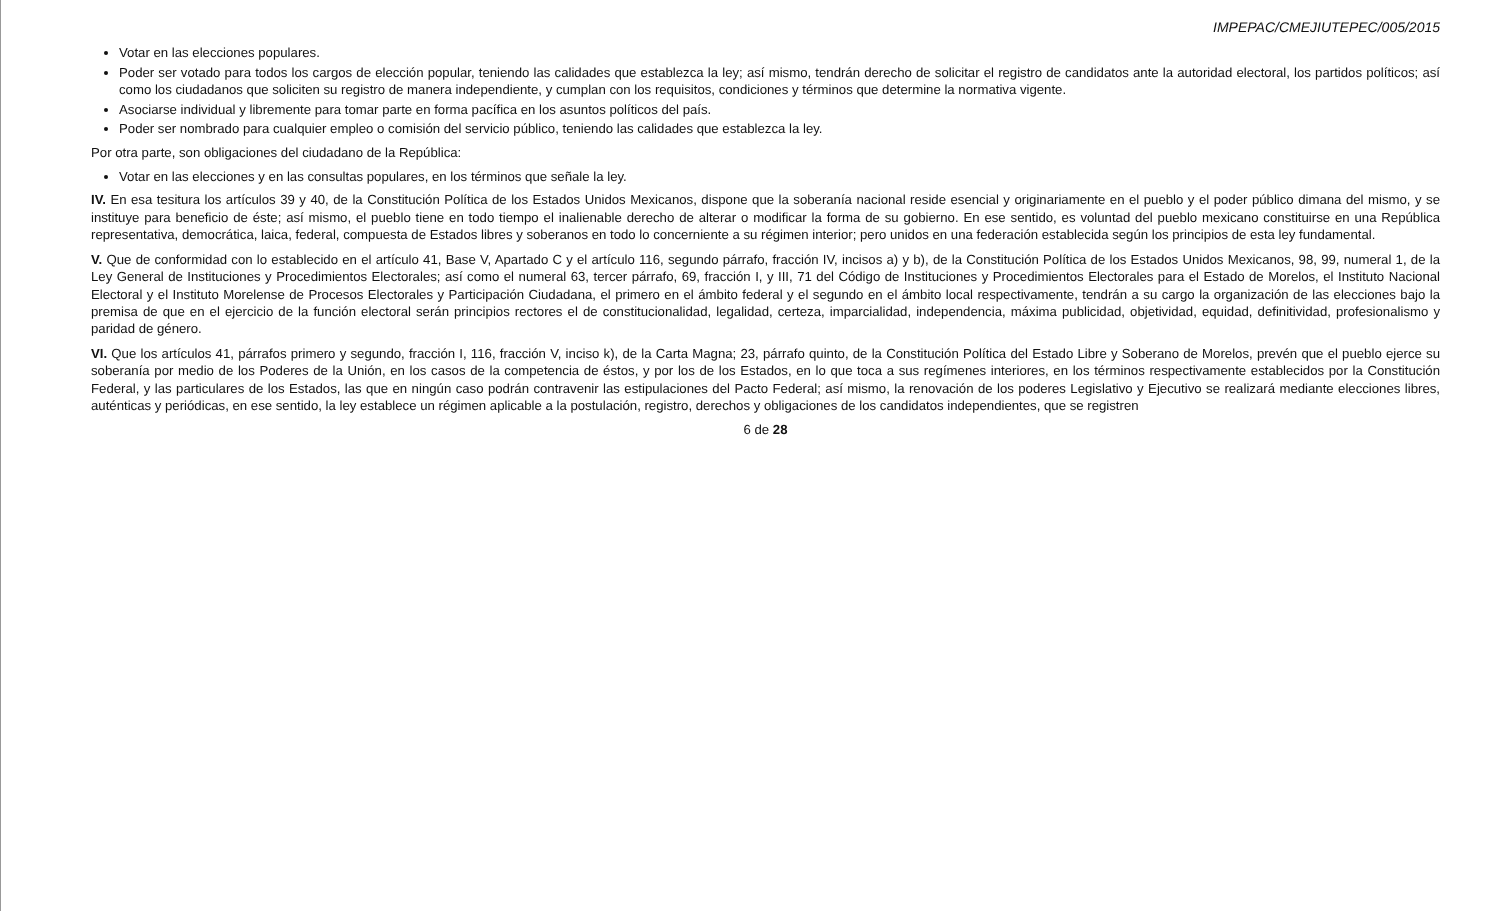IMPEPAC/CMEJIUTEPEC/005/2015
Votar en las elecciones populares.
Poder ser votado para todos los cargos de elección popular, teniendo las calidades que establezca la ley; así mismo, tendrán derecho de solicitar el registro de candidatos ante la autoridad electoral, los partidos políticos; así como los ciudadanos que soliciten su registro de manera independiente, y cumplan con los requisitos, condiciones y términos que determine la normativa vigente.
Asociarse individual y libremente para tomar parte en forma pacífica en los asuntos políticos del país.
Poder ser nombrado para cualquier empleo o comisión del servicio público, teniendo las calidades que establezca la ley.
Por otra parte, son obligaciones del ciudadano de la República:
Votar en las elecciones y en las consultas populares, en los términos que señale la ley.
IV. En esa tesitura los artículos 39 y 40, de la Constitución Política de los Estados Unidos Mexicanos, dispone que la soberanía nacional reside esencial y originariamente en el pueblo y el poder público dimana del mismo, y se instituye para beneficio de éste; así mismo, el pueblo tiene en todo tiempo el inalienable derecho de alterar o modificar la forma de su gobierno. En ese sentido, es voluntad del pueblo mexicano constituirse en una República representativa, democrática, laica, federal, compuesta de Estados libres y soberanos en todo lo concerniente a su régimen interior; pero unidos en una federación establecida según los principios de esta ley fundamental.
V. Que de conformidad con lo establecido en el artículo 41, Base V, Apartado C y el artículo 116, segundo párrafo, fracción IV, incisos a) y b), de la Constitución Política de los Estados Unidos Mexicanos, 98, 99, numeral 1, de la Ley General de Instituciones y Procedimientos Electorales; así como el numeral 63, tercer párrafo, 69, fracción I, y III, 71 del Código de Instituciones y Procedimientos Electorales para el Estado de Morelos, el Instituto Nacional Electoral y el Instituto Morelense de Procesos Electorales y Participación Ciudadana, el primero en el ámbito federal y el segundo en el ámbito local respectivamente, tendrán a su cargo la organización de las elecciones bajo la premisa de que en el ejercicio de la función electoral serán principios rectores el de constitucionalidad, legalidad, certeza, imparcialidad, independencia, máxima publicidad, objetividad, equidad, definitividad, profesionalismo y paridad de género.
VI. Que los artículos 41, párrafos primero y segundo, fracción I, 116, fracción V, inciso k), de la Carta Magna; 23, párrafo quinto, de la Constitución Política del Estado Libre y Soberano de Morelos, prevén que el pueblo ejerce su soberanía por medio de los Poderes de la Unión, en los casos de la competencia de éstos, y por los de los Estados, en lo que toca a sus regímenes interiores, en los términos respectivamente establecidos por la Constitución Federal, y las particulares de los Estados, las que en ningún caso podrán contravenir las estipulaciones del Pacto Federal; así mismo, la renovación de los poderes Legislativo y Ejecutivo se realizará mediante elecciones libres, auténticas y periódicas, en ese sentido, la ley establece un régimen aplicable a la postulación, registro, derechos y obligaciones de los candidatos independientes, que se registren
6 de 28